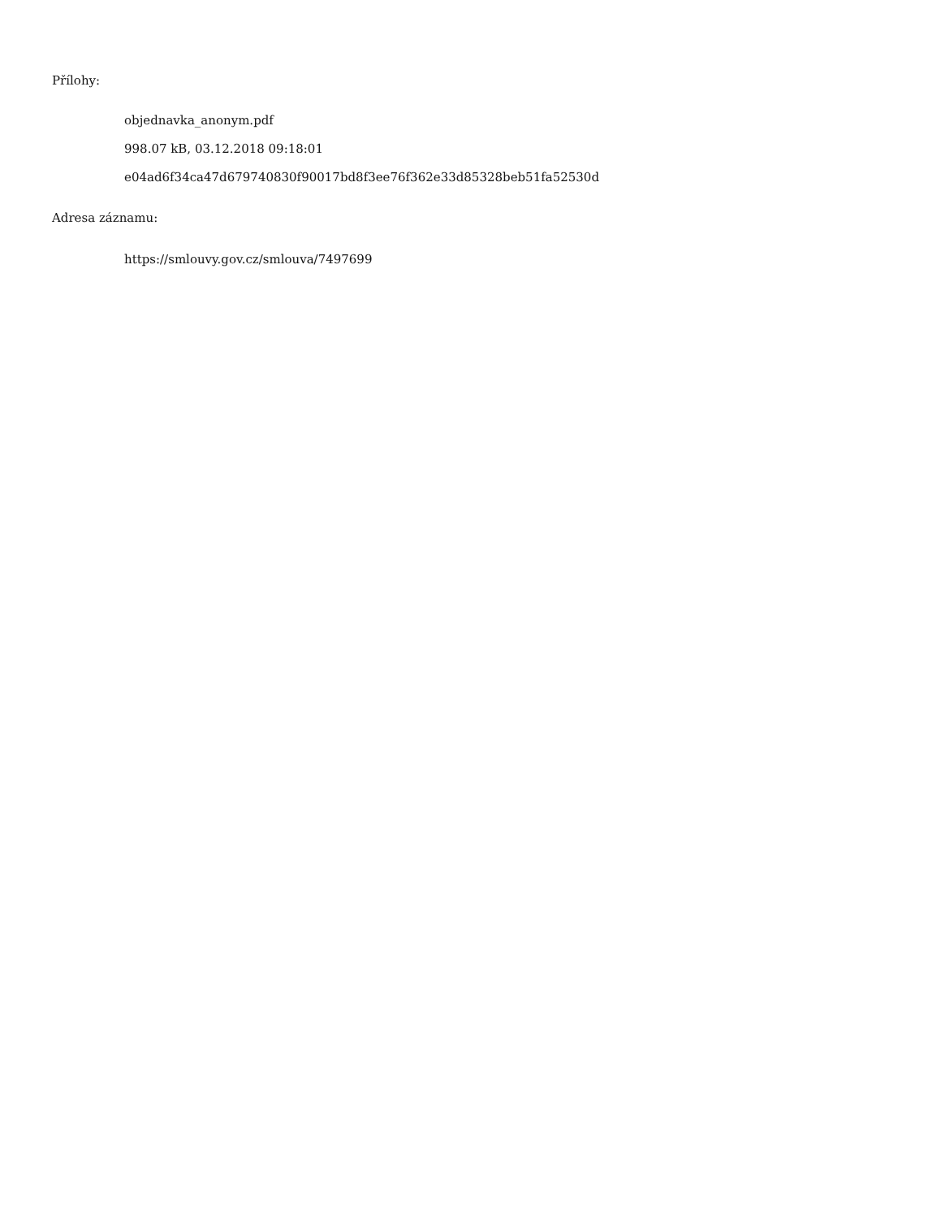Přílohy:
objednavka_anonym.pdf
998.07 kB, 03.12.2018 09:18:01
e04ad6f34ca47d679740830f90017bd8f3ee76f362e33d85328beb51fa52530d
Adresa záznamu:
https://smlouvy.gov.cz/smlouva/7497699